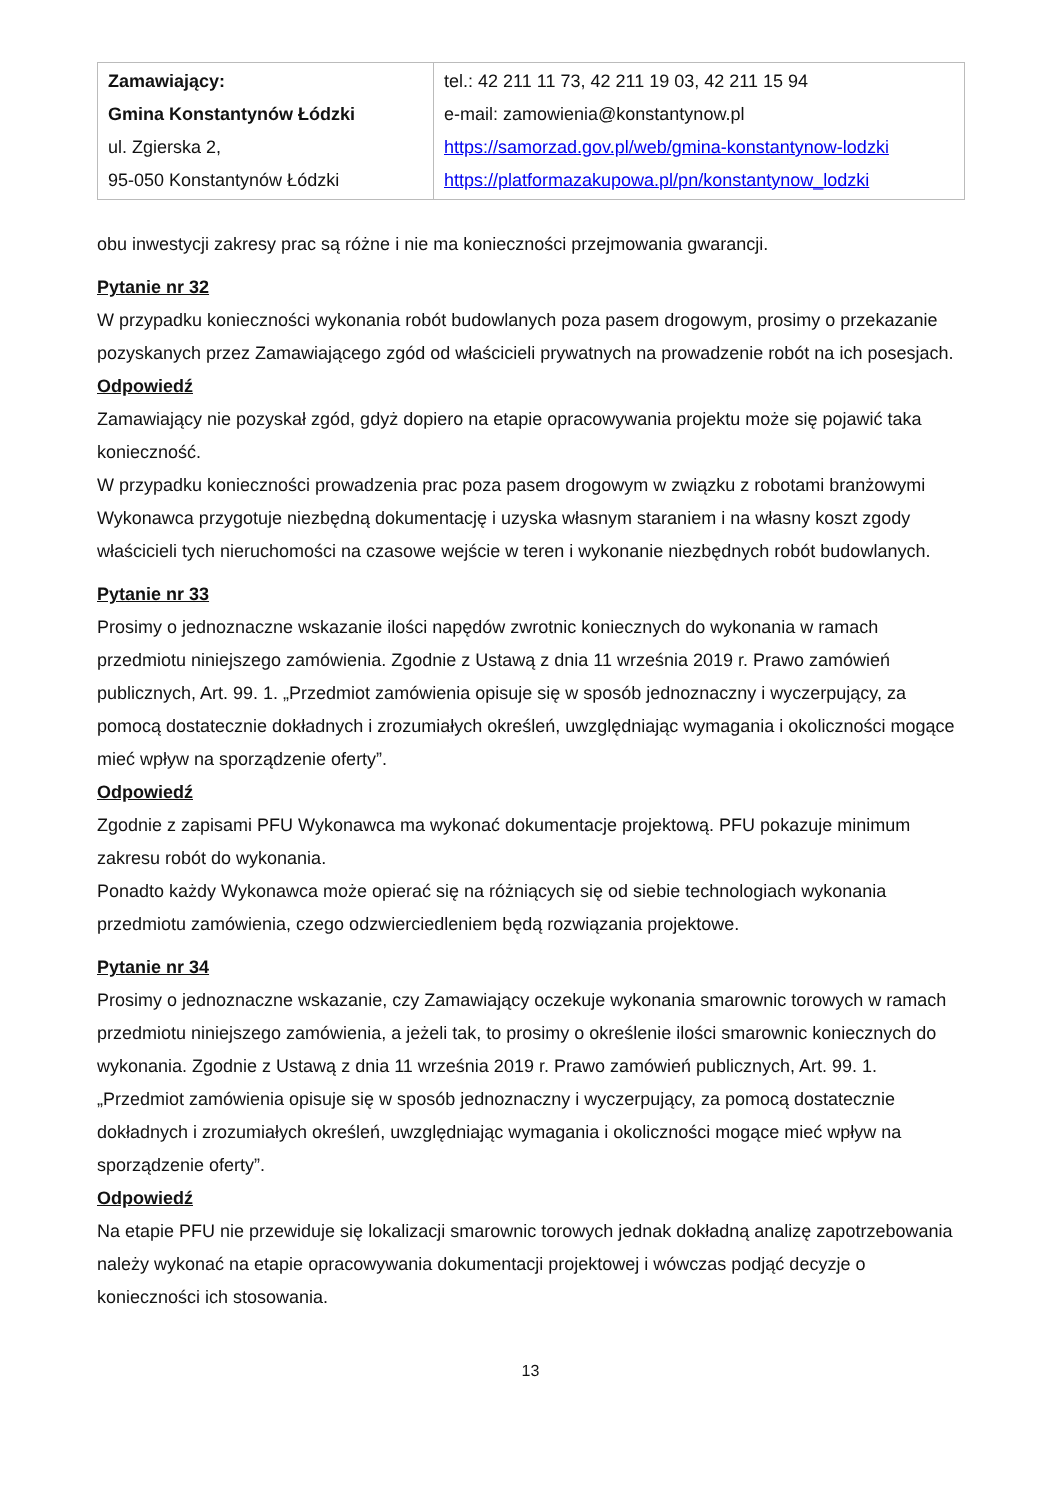| Zamawiający: Gmina Konstantynów Łódzki ul. Zgierska 2, 95-050 Konstantynów Łódzki | tel.: 42 211 11 73, 42 211 19 03, 42 211 15 94 e-mail: zamowienia@konstantynow.pl https://samorzad.gov.pl/web/gmina-konstantynow-lodzki https://platformazakupowa.pl/pn/konstantynow_lodzki |
obu inwestycji zakresy prac są różne i nie ma konieczności przejmowania gwarancji.
Pytanie nr 32
W przypadku konieczności wykonania robót budowlanych poza pasem drogowym, prosimy o przekazanie pozyskanych przez Zamawiającego zgód od właścicieli prywatnych na prowadzenie robót na ich posesjach.
Odpowiedź
Zamawiający nie pozyskał zgód, gdyż dopiero na etapie opracowywania projektu może się pojawić taka konieczność.
W przypadku konieczności prowadzenia prac poza pasem drogowym w związku z robotami branżowymi Wykonawca przygotuje niezbędną dokumentację i uzyska własnym staraniem i na własny koszt zgody właścicieli tych nieruchomości na czasowe wejście w teren i wykonanie niezbędnych robót budowlanych.
Pytanie nr 33
Prosimy o jednoznaczne wskazanie ilości napędów zwrotnic koniecznych do wykonania w ramach przedmiotu niniejszego zamówienia. Zgodnie z Ustawą z dnia 11 września 2019 r. Prawo zamówień publicznych, Art. 99. 1. „Przedmiot zamówienia opisuje się w sposób jednoznaczny i wyczerpujący, za pomocą dostatecznie dokładnych i zrozumiałych określeń, uwzględniając wymagania i okoliczności mogące mieć wpływ na sporządzenie oferty”.
Odpowiedź
Zgodnie z zapisami PFU Wykonawca ma wykonać dokumentacje projektową. PFU pokazuje minimum zakresu robót do wykonania.
Ponadto każdy Wykonawca może opierać się na różniących się od siebie technologiach wykonania przedmiotu zamówienia, czego odzwierciedleniem będą rozwiązania projektowe.
Pytanie nr 34
Prosimy o jednoznaczne wskazanie, czy Zamawiający oczekuje wykonania smarownic torowych w ramach przedmiotu niniejszego zamówienia, a jeżeli tak, to prosimy o określenie ilości smarownic koniecznych do wykonania. Zgodnie z Ustawą z dnia 11 września 2019 r. Prawo zamówień publicznych, Art. 99. 1. „Przedmiot zamówienia opisuje się w sposób jednoznaczny i wyczerpujący, za pomocą dostatecznie dokładnych i zrozumiałych określeń, uwzględniając wymagania i okoliczności mogące mieć wpływ na sporządzenie oferty”.
Odpowiedź
Na etapie PFU nie przewiduje się lokalizacji smarownic torowych jednak dokładną analizę zapotrzebowania należy wykonać na etapie opracowywania dokumentacji projektowej i wówczas podjąć decyzje o konieczności ich stosowania.
13